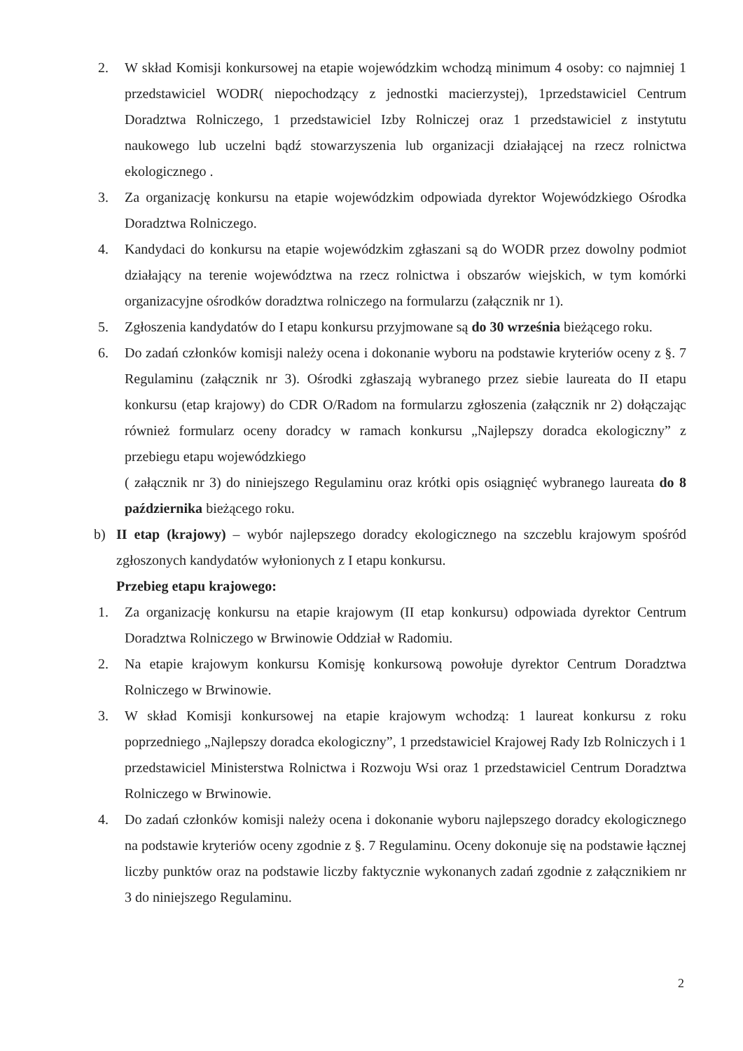2. W skład Komisji konkursowej na etapie wojewódzkim wchodzą minimum 4 osoby: co najmniej 1 przedstawiciel WODR( niepochodzący z jednostki macierzystej), 1przedstawiciel Centrum Doradztwa Rolniczego, 1 przedstawiciel Izby Rolniczej oraz 1 przedstawiciel z instytutu naukowego lub uczelni bądź stowarzyszenia lub organizacji działającej na rzecz rolnictwa ekologicznego .
3. Za organizację konkursu na etapie wojewódzkim odpowiada dyrektor Wojewódzkiego Ośrodka Doradztwa Rolniczego.
4. Kandydaci do konkursu na etapie wojewódzkim zgłaszani są do WODR przez dowolny podmiot działający na terenie województwa na rzecz rolnictwa i obszarów wiejskich, w tym komórki organizacyjne ośrodków doradztwa rolniczego na formularzu (załącznik nr 1).
5. Zgłoszenia kandydatów do I etapu konkursu przyjmowane są do 30 września bieżącego roku.
6. Do zadań członków komisji należy ocena i dokonanie wyboru na podstawie kryteriów oceny z §. 7 Regulaminu (załącznik nr 3). Ośrodki zgłaszają wybranego przez siebie laureata do II etapu konkursu (etap krajowy) do CDR O/Radom na formularzu zgłoszenia (załącznik nr 2) dołączając również formularz oceny doradcy w ramach konkursu „Najlepszy doradca ekologiczny” z przebiegu etapu wojewódzkiego
( załącznik nr 3) do niniejszego Regulaminu oraz krótki opis osiągnięć wybranego laureata do 8 października bieżącego roku.
b) II etap (krajowy) – wybór najlepszego doradcy ekologicznego na szczeblu krajowym spośród zgłoszonych kandydatów wyłonionych z I etapu konkursu.
Przebieg etapu krajowego:
1. Za organizację konkursu na etapie krajowym (II etap konkursu) odpowiada dyrektor Centrum Doradztwa Rolniczego w Brwinowie Oddział w Radomiu.
2. Na etapie krajowym konkursu Komisję konkursową powołuje dyrektor Centrum Doradztwa Rolniczego w Brwinowie.
3. W skład Komisji konkursowej na etapie krajowym wchodzą: 1 laureat konkursu z roku poprzedniego „Najlepszy doradca ekologiczny”, 1 przedstawiciel Krajowej Rady Izb Rolniczych i 1 przedstawiciel Ministerstwa Rolnictwa i Rozwoju Wsi oraz 1 przedstawiciel Centrum Doradztwa Rolniczego w Brwinowie.
4. Do zadań członków komisji należy ocena i dokonanie wyboru najlepszego doradcy ekologicznego na podstawie kryteriów oceny zgodnie z §. 7 Regulaminu. Oceny dokonuje się na podstawie łącznej liczby punktów oraz na podstawie liczby faktycznie wykonanych zadań zgodnie z załącznikiem nr 3 do niniejszego Regulaminu.
2